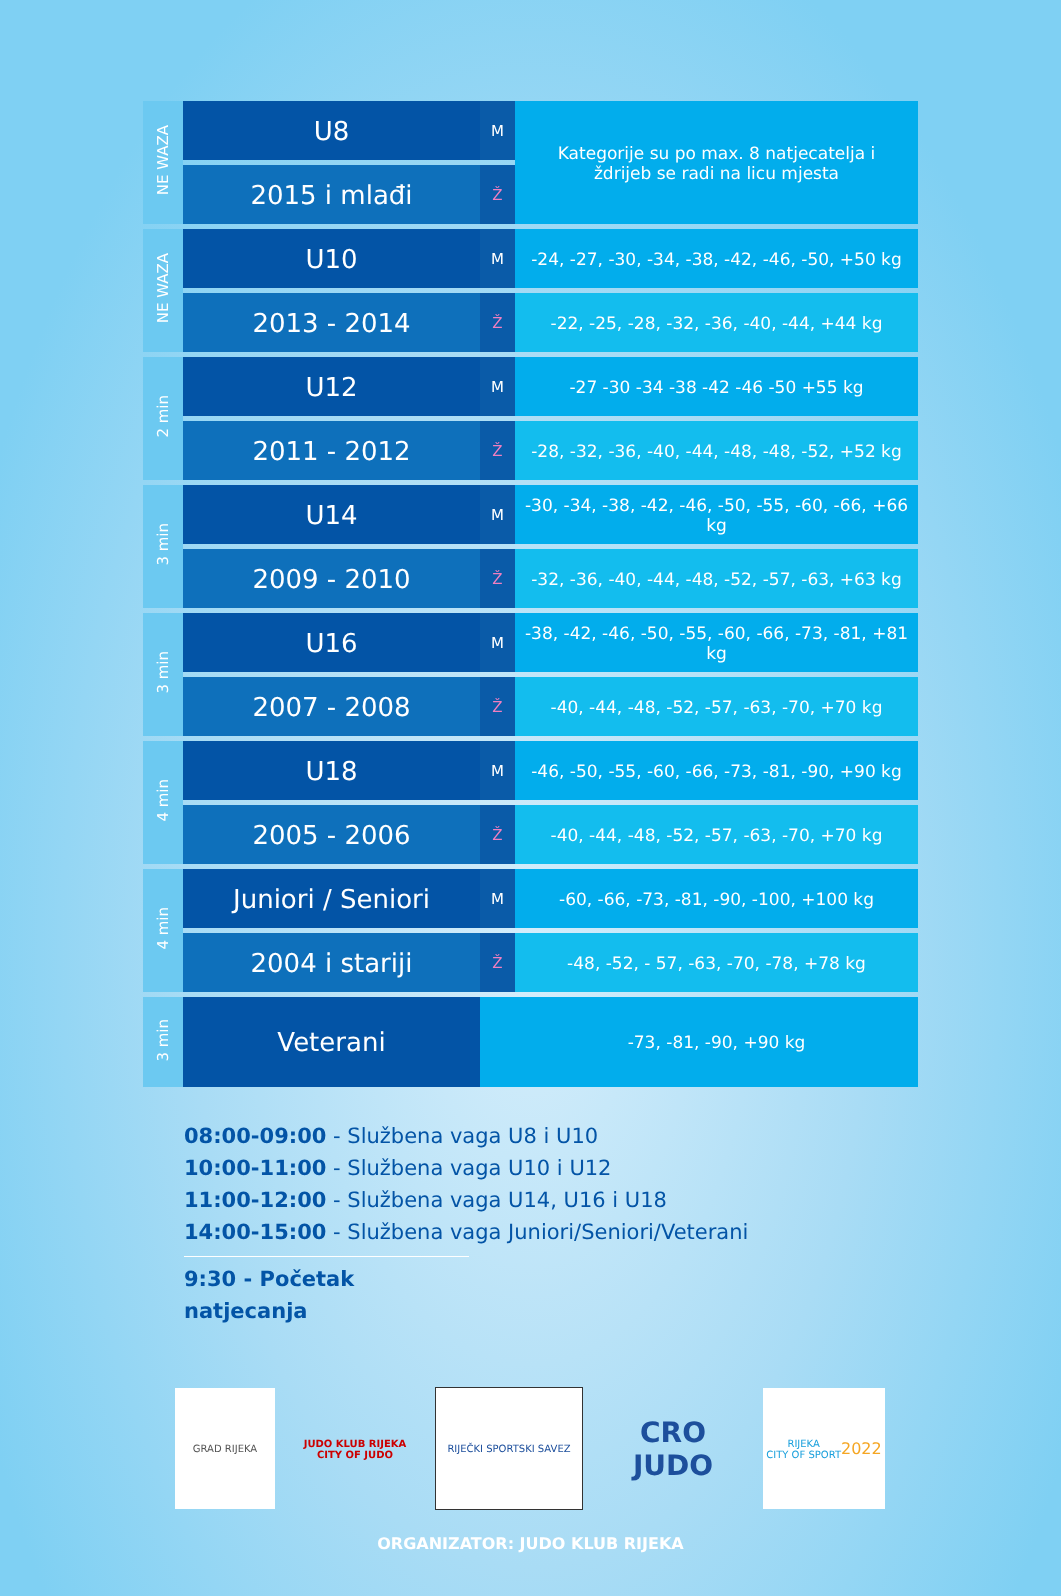| NE WAZA | U8 | M | Kategorije su po max. 8 natjecatelja i ždrijeb se radi na licu mjesta |
| | 2015 i mlađi | Ž | |
| NE WAZA | U10 | M | -24, -27, -30, -34, -38, -42, -46, -50, +50 kg |
| | 2013 - 2014 | Ž | -22, -25, -28, -32, -36, -40, -44, +44 kg |
| 2 min | U12 | M | -27 -30 -34 -38 -42 -46 -50 +55 kg |
| | 2011 - 2012 | Ž | -28, -32, -36, -40, -44, -48, -48, -52, +52 kg |
| 3 min | U14 | M | -30, -34, -38, -42, -46, -50, -55, -60, -66, +66 kg |
| | 2009 - 2010 | Ž | -32, -36, -40, -44, -48, -52, -57, -63, +63 kg |
| 3 min | U16 | M | -38, -42, -46, -50, -55, -60, -66, -73, -81, +81 kg |
| | 2007 - 2008 | Ž | -40, -44, -48, -52, -57, -63, -70, +70 kg |
| 4 min | U18 | M | -46, -50, -55, -60, -66, -73, -81, -90, +90 kg |
| | 2005 - 2006 | Ž | -40, -44, -48, -52, -57, -63, -70, +70 kg |
| 4 min | Juniori / Seniori | M | -60, -66, -73, -81, -90, -100, +100 kg |
| | 2004 i stariji | Ž | -48, -52, - 57, -63, -70, -78, +78 kg |
| 3 min | Veterani | | -73, -81, -90, +90 kg |
08:00-09:00 - Službena vaga U8 i U10
10:00-11:00 - Službena vaga U10 i U12
11:00-12:00 - Službena vaga U14, U16 i U18
14:00-15:00 - Službena vaga Juniori/Seniori/Veterani
9:30 - Početak natjecanja
GRAD RIJEKA
JUDO KLUB RIJEKA
CITY OF JUDO
RIJEČKI SPORTSKI SAVEZ
CRO JUDO
RIJEKA
CITY OF SPORT
2022
ORGANIZATOR: JUDO KLUB RIJEKA